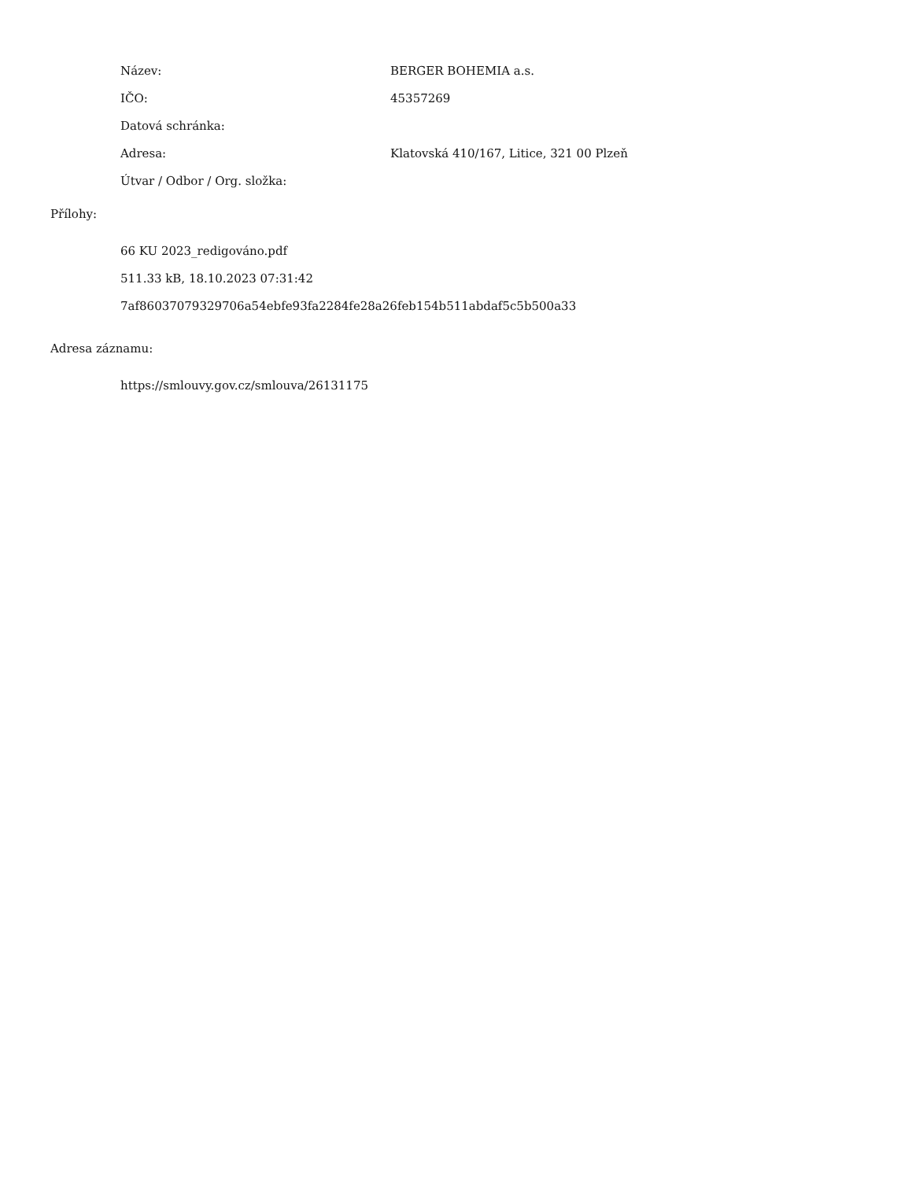Název: BERGER BOHEMIA a.s.
IČO: 45357269
Datová schránka:
Adresa: Klatovská 410/167, Litice, 321 00 Plzeň
Útvar / Odbor / Org. složka:
Přílohy:
66 KU 2023_redigováno.pdf
511.33 kB, 18.10.2023 07:31:42
7af86037079329706a54ebfe93fa2284fe28a26feb154b511abdaf5c5b500a33
Adresa záznamu:
https://smlouvy.gov.cz/smlouva/26131175